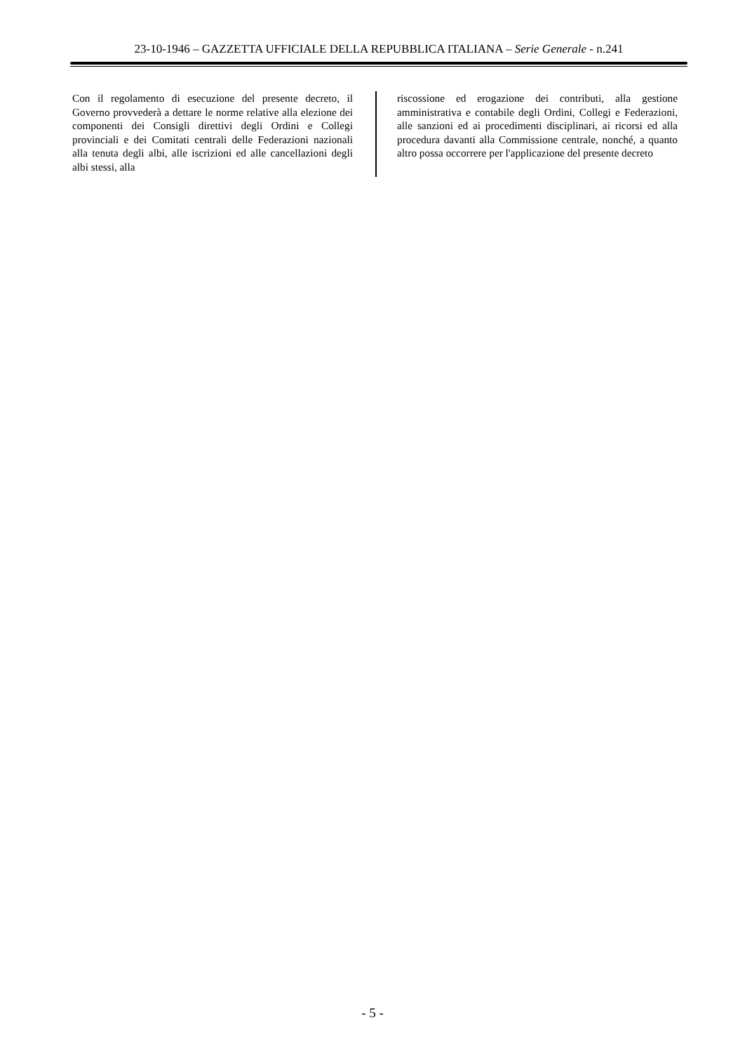23-10-1946 – GAZZETTA UFFICIALE DELLA REPUBBLICA ITALIANA – Serie Generale - n.241
Con il regolamento di esecuzione del presente decreto, il Governo provvederà a dettare le norme relative alla elezione dei componenti dei Consigli direttivi degli Ordini e Collegi provinciali e dei Comitati centrali delle Federazioni nazionali alla tenuta degli albi, alle iscrizioni ed alle cancellazioni degli albi stessi, alla
riscossione ed erogazione dei contributi, alla gestione amministrativa e contabile degli Ordini, Collegi e Federazioni, alle sanzioni ed ai procedimenti disciplinari, ai ricorsi ed alla procedura davanti alla Commissione centrale, nonché, a quanto altro possa occorrere per l'applicazione del presente decreto
- 5 -